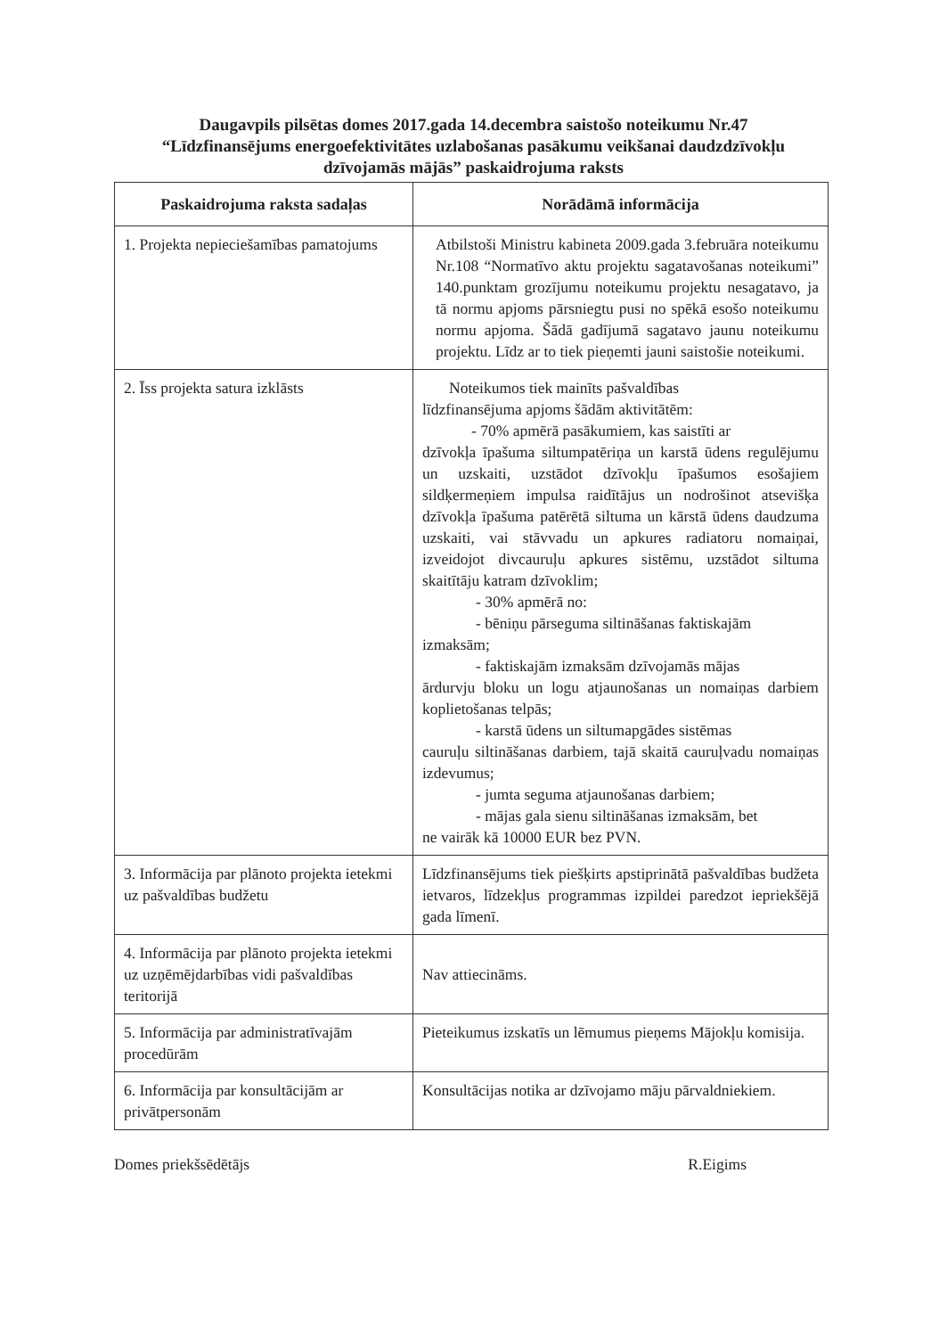Daugavpils pilsētas domes 2017.gada 14.decembra saistošo noteikumu Nr.47
“Līdzfinansējums energoefektivitātes uzlabošanas pasākumu veikšanai daudzdzīvokļu
dzīvojamās mājās” paskaidrojuma raksts
| Paskaidrojuma raksta sadaļas | Norādāmā informācija |
| --- | --- |
| 1. Projekta nepieciešamības pamatojums | Atbilstoši Ministru kabineta 2009.gada 3.februāra noteikumu Nr.108 “Normatīvo aktu projektu sagatavošanas noteikumi” 140.punktam grozījumu noteikumu projektu nesagatavo, ja tā normu apjoms pārsniegtu pusi no spēkā esošo noteikumu normu apjoma. Šādā gadījumā sagatavo jaunu noteikumu projektu. Līdz ar to tiek pieņemti jauni saistošie noteikumi. |
| 2. Īss projekta satura izklāsts | Noteikumos tiek mainīts pašvaldības līdzfinansējuma apjoms šādām aktivitātēm: - 70% apmērā pasākumiem, kas saistīti ar dzīvokļa īpašuma siltumpatēriņa un karstā ūdens regulējumu un uzskaiti, uzstādot dzīvokļu īpašumos esošajiem sildķermeņiem impulsa raidītājus un nodrošinot atsevišķa dzīvokļa īpašuma patērētā siltuma un kārstā ūdens daudzuma uzskaiti, vai stāvvadu un apkures radiatoru nomaiņai, izveidojot divcauruļu apkures sistēmu, uzstādot siltuma skaitītāju katram dzīvoklim; - 30% apmērā no: - bēniņu pārseguma siltināšanas faktiskajām izmaksām; - faktiskajām izmaksām dzīvojamās mājas ārdurvju bloku un logu atjaunošanas un nomaiņas darbiem koplietošanas telpās; - karstā ūdens un siltumapgādes sistēmas cauruļu siltināšanas darbiem, tajā skaitā cauruļvadu nomaiņas izdevumus; - jumta seguma atjaunošanas darbiem; - mājas gala sienu siltināšanas izmaksām, bet ne vairāk kā 10000 EUR bez PVN. |
| 3. Informācija par plānoto projekta ietekmi uz pašvaldības budžetu | Līdzfinansējums tiek piešķirts apstiprinātā pašvaldības budžeta ietvaros, līdzekļus programmas izpildei paredzot iepriekšējā gada līmenī. |
| 4. Informācija par plānoto projekta ietekmi uz uzņēmējdarbības vidi pašvaldības teritorijā | Nav attiecināms. |
| 5. Informācija par administratīvajām procedūrām | Pieteikumus izskatīs un lēmumus pieņems Mājokļu komisija. |
| 6. Informācija par konsultācijām ar privātpersonām | Konsultācijas notika ar dzīvojamo māju pārvaldniekiem. |
Domes priekšsēdētājs R.Eigims